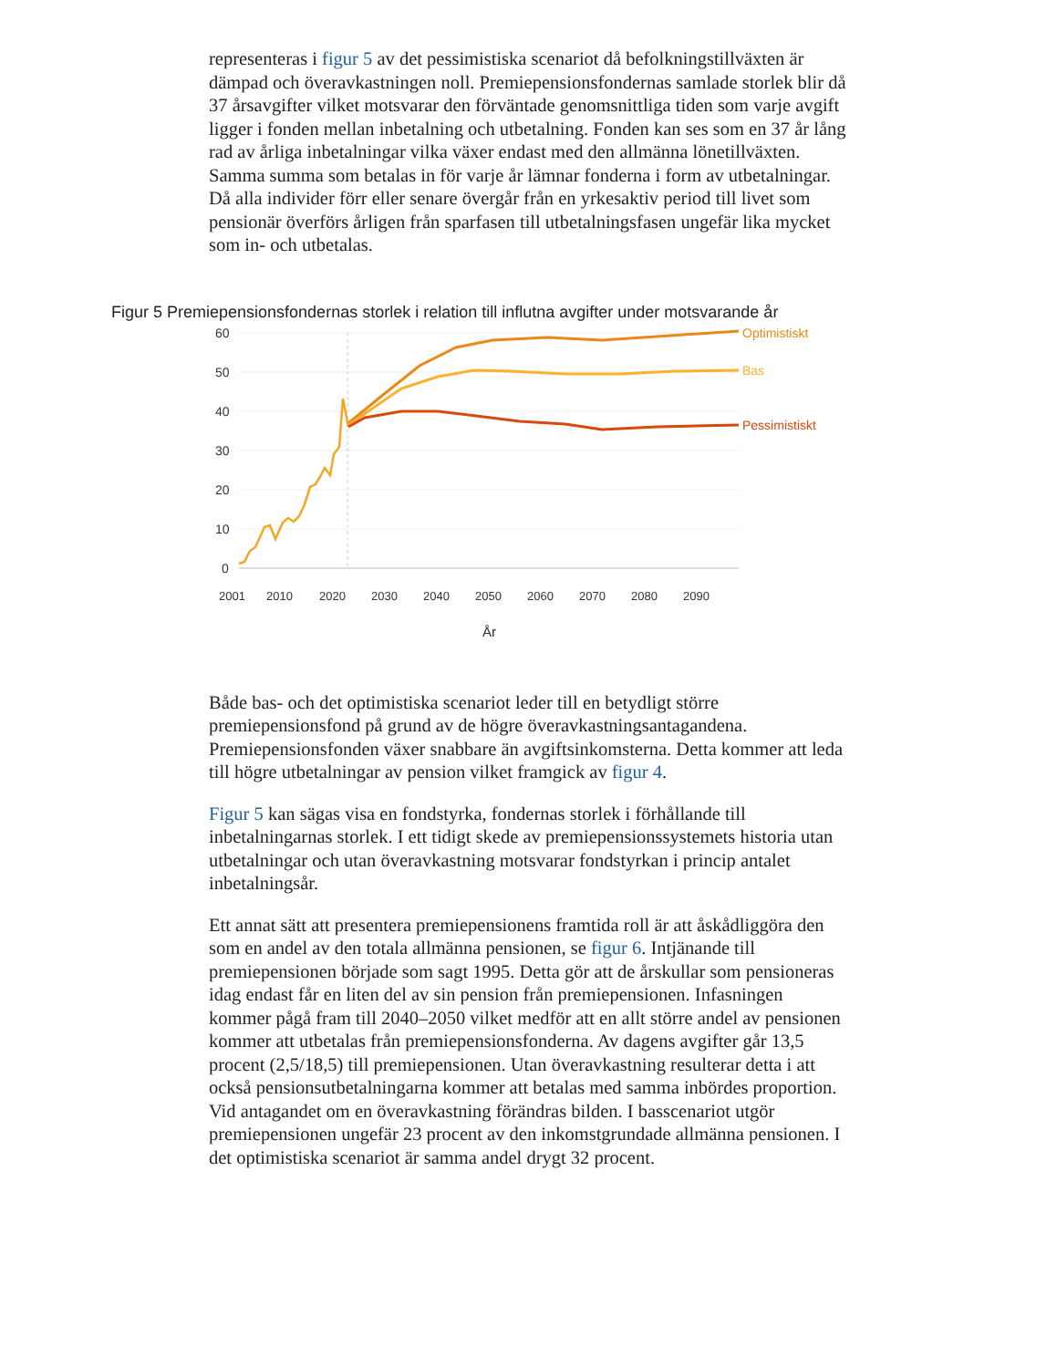representeras i figur 5 av det pessimistiska scenariot då befolkningstillväxten är dämpad och överavkastningen noll. Premiepensionsfondernas samlade storlek blir då 37 årsavgifter vilket motsvarar den förväntade genomsnittliga tiden som varje avgift ligger i fonden mellan inbetalning och utbetalning. Fonden kan ses som en 37 år lång rad av årliga inbetalningar vilka växer endast med den allmänna lönetillväxten. Samma summa som betalas in för varje år lämnar fonderna i form av utbetalningar. Då alla individer förr eller senare övergår från en yrkesaktiv period till livet som pensionär överförs årligen från sparfasen till utbetalningsfasen ungefär lika mycket som in- och utbetalas.
Figur 5 Premiepensionsfondernas storlek i relation till influtna avgifter under motsvarande år
60
50
40
30
20
10
0
Optimistiskt
Bas
Pessimistiskt
2001
2010
2020
2030
2040
2050
2060
2070
2080
2090
År
Både bas- och det optimistiska scenariot leder till en betydligt större premiepensionsfond på grund av de högre överavkastningsantagandena. Premiepensionsfonden växer snabbare än avgiftsinkomsterna. Detta kommer att leda till högre utbetalningar av pension vilket framgick av figur 4.
Figur 5 kan sägas visa en fondstyrka, fondernas storlek i förhållande till inbetalningarnas storlek. I ett tidigt skede av premiepensionssystemets historia utan utbetalningar och utan överavkastning motsvarar fondstyrkan i princip antalet inbetalningsår.
Ett annat sätt att presentera premiepensionens framtida roll är att åskådliggöra den som en andel av den totala allmänna pensionen, se figur 6. Intjänande till premiepensionen började som sagt 1995. Detta gör att de årskullar som pensioneras idag endast får en liten del av sin pension från premiepensionen. Infasningen kommer pågå fram till 2040–2050 vilket medför att en allt större andel av pensionen kommer att utbetalas från premiepensionsfonderna. Av dagens avgifter går 13,5 procent (2,5/18,5) till premiepensionen. Utan överavkastning resulterar detta i att också pensionsutbetalningarna kommer att betalas med samma inbördes proportion. Vid antagandet om en överavkastning förändras bilden. I basscenariot utgör premiepensionen ungefär 23 procent av den inkomstgrundade allmänna pensionen. I det optimistiska scenariot är samma andel drygt 32 procent.